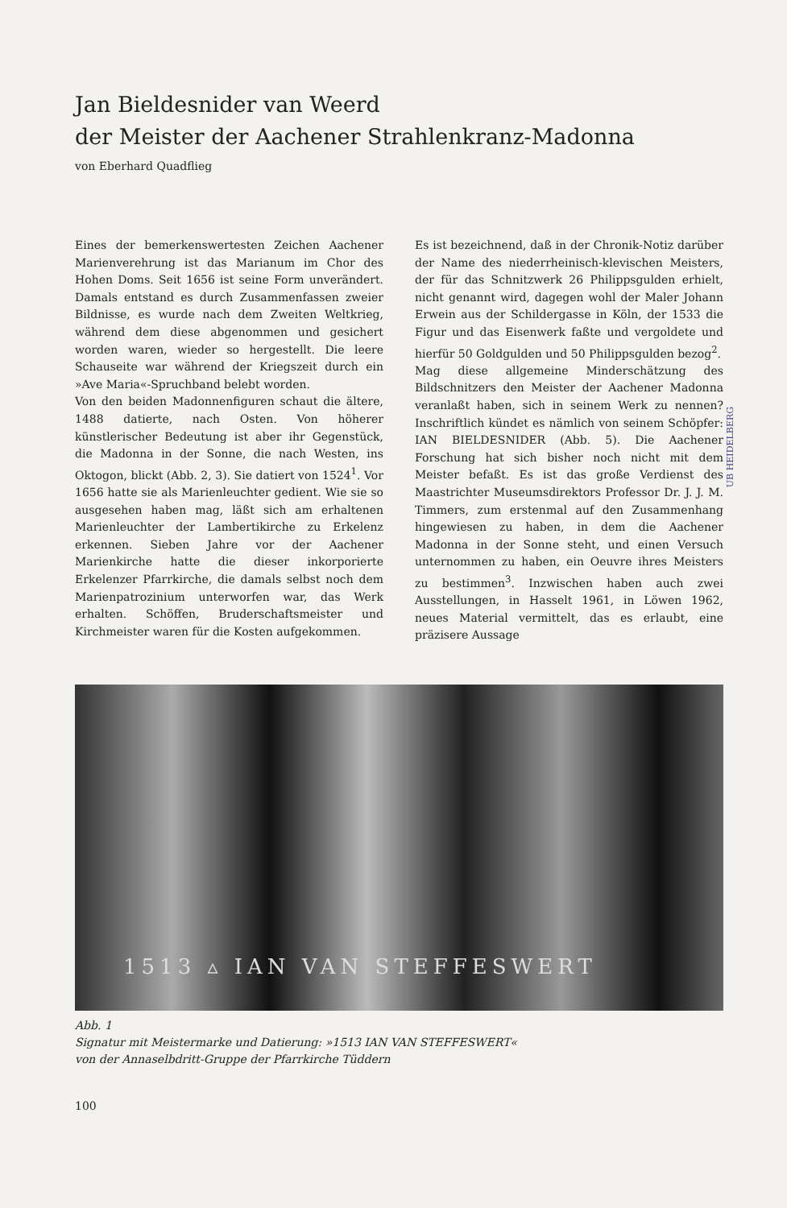Jan Bieldesnider van Weerd
der Meister der Aachener Strahlenkranz-Madonna
von Eberhard Quadflieg
Eines der bemerkenswertesten Zeichen Aachener Marienverehrung ist das Marianum im Chor des Hohen Doms. Seit 1656 ist seine Form unverändert. Damals entstand es durch Zusammenfassen zweier Bildnisse, es wurde nach dem Zweiten Weltkrieg, während dem diese abgenommen und gesichert worden waren, wieder so hergestellt. Die leere Schauseite war während der Kriegszeit durch ein »Ave Maria«-Spruchband belebt worden.
Von den beiden Madonnenfiguren schaut die ältere, 1488 datierte, nach Osten. Von höherer künstlerischer Bedeutung ist aber ihr Gegenstück, die Madonna in der Sonne, die nach Westen, ins Oktogon, blickt (Abb. 2, 3). Sie datiert von 1524<sup>1</sup>. Vor 1656 hatte sie als Marienleuchter gedient. Wie sie so ausgesehen haben mag, läßt sich am erhaltenen Marienleuchter der Lambertikirche zu Erkelenz erkennen. Sieben Jahre vor der Aachener Marienkirche hatte die dieser inkorporierte Erkelenzer Pfarrkirche, die damals selbst noch dem Marienpatrozinium unterworfen war, das Werk erhalten. Schöffen, Bruderschaftsmeister und Kirchmeister waren für die Kosten aufgekommen.
Es ist bezeichnend, daß in der Chronik-Notiz darüber der Name des niederrheinisch-klevischen Meisters, der für das Schnitzwerk 26 Philippsgulden erhielt, nicht genannt wird, dagegen wohl der Maler Johann Erwein aus der Schildergasse in Köln, der 1533 die Figur und das Eisenwerk faßte und vergoldete und hierfür 50 Goldgulden und 50 Philippsgulden bezog<sup>2</sup>.
Mag diese allgemeine Minderschätzung des Bildschnitzers den Meister der Aachener Madonna veranlaßt haben, sich in seinem Werk zu nennen? Inschriftlich kündet es nämlich von seinem Schöpfer: IAN BIELDESNIDER (Abb. 5). Die Aachener Forschung hat sich bisher noch nicht mit dem Meister befaßt. Es ist das große Verdienst des Maastrichter Museumsdirektors Professor Dr. J. J. M. Timmers, zum erstenmal auf den Zusammenhang hingewiesen zu haben, in dem die Aachener Madonna in der Sonne steht, und einen Versuch unternommen zu haben, ein Oeuvre ihres Meisters zu bestimmen<sup>3</sup>. Inzwischen haben auch zwei Ausstellungen, in Hasselt 1961, in Löwen 1962, neues Material vermittelt, das es erlaubt, eine präzisere Aussage
1513 ▵ IAN VAN STEFFESWERT
Abb. 1
Signatur mit Meistermarke und Datierung: »1513 IAN VAN STEFFESWERT«
von der Annaselbdritt-Gruppe der Pfarrkirche Tüddern
UB HEIDELBERG
100